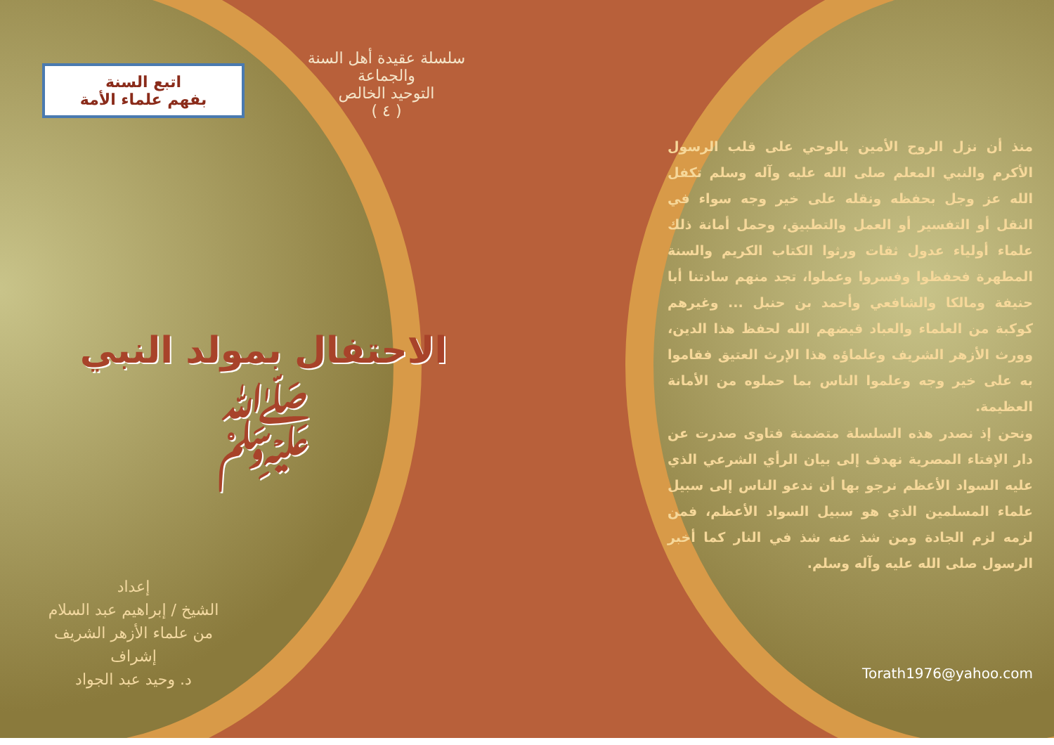اتبع السنة
بفهم علماء الأمة
سلسلة عقيدة أهل السنة والجماعة
التوحيد الخالص
( ٤ )
الاحتفال بمولد النبي ﷺ
إعداد
الشيخ / إبراهيم عبد السلام
من علماء الأزهر الشريف
إشراف
د. وحيد عبد الجواد
منذ أن نزل الروح الأمين بالوحي على قلب الرسول الأكرم والنبي المعلم صلى الله عليه وآله وسلم تكفل الله عز وجل بحفظه ونقله على خير وجه سواء في النقل أو التفسير أو العمل والتطبيق، وحمل أمانة ذلك علماء أولياء عدول ثقات ورثوا الكتاب الكريم والسنة المطهرة فحفظوا وفسروا وعملوا، تجد منهم سادتنا أبا حنيفة ومالكا والشافعي وأحمد بن حنبل ... وغيرهم كوكبة من العلماء والعباد قيضهم الله لحفظ هذا الدين، وورث الأزهر الشريف وعلماؤه هذا الإرث العتيق فقاموا به على خير وجه وعلموا الناس بما حملوه من الأمانة العظيمة.
ونحن إذ نصدر هذه السلسلة متضمنة فتاوى صدرت عن دار الإفتاء المصرية نهدف إلى بيان الرأي الشرعي الذي عليه السواد الأعظم نرجو بها أن ندعو الناس إلى سبيل علماء المسلمين الذي هو سبيل السواد الأعظم، فمن لزمه لزم الجادة ومن شذ عنه شذ في النار كما أخبر الرسول صلى الله عليه وآله وسلم.
Torath1976@yahoo.com